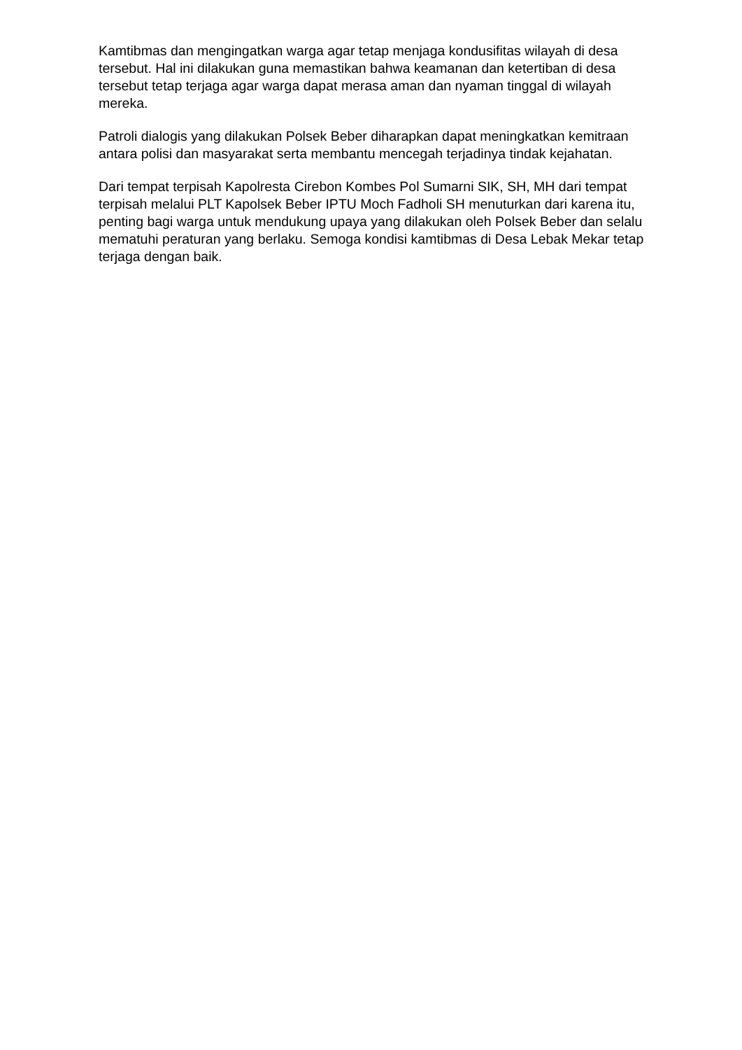Kamtibmas dan mengingatkan warga agar tetap menjaga kondusifitas wilayah di desa tersebut. Hal ini dilakukan guna memastikan bahwa keamanan dan ketertiban di desa tersebut tetap terjaga agar warga dapat merasa aman dan nyaman tinggal di wilayah mereka.
Patroli dialogis yang dilakukan Polsek Beber diharapkan dapat meningkatkan kemitraan antara polisi dan masyarakat serta membantu mencegah terjadinya tindak kejahatan.
Dari tempat terpisah Kapolresta Cirebon Kombes Pol Sumarni SIK, SH, MH dari tempat terpisah melalui PLT Kapolsek Beber IPTU Moch Fadholi SH menuturkan dari karena itu, penting bagi warga untuk mendukung upaya yang dilakukan oleh Polsek Beber dan selalu mematuhi peraturan yang berlaku. Semoga kondisi kamtibmas di Desa Lebak Mekar tetap terjaga dengan baik.